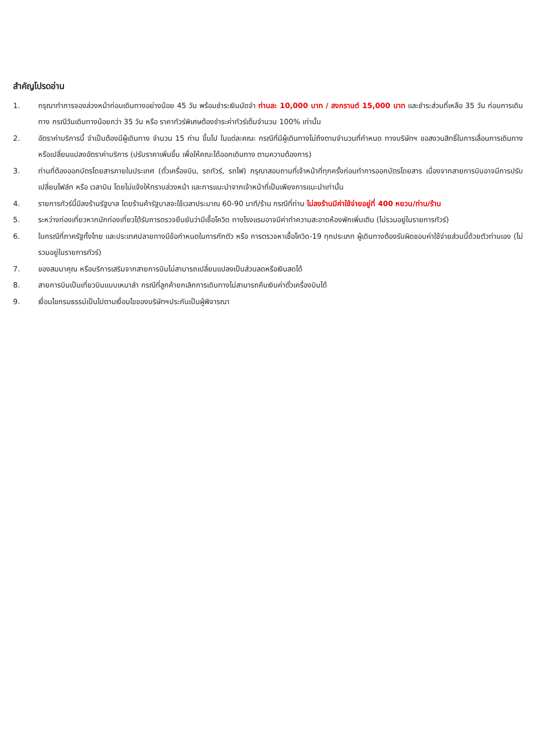สำคัญโปรดอ่าน
1. กรุณาทำการจองล่วงหน้าก่อนเดินทางอย่างน้อย 45 วัน พร้อมชำระเงินมัดจำ ท่านละ 10,000 บาท / สงกรานต์ 15,000 บาท และชำระส่วนที่เหลือ 35 วัน ก่อนการเดินทาง กรณีวันเดินทางน้อยกว่า 35 วัน หรือ ราคาทัวร์พิเศษต้องชำระค่าทัวร์เต็มจำนวน 100% เท่านั้น
2. อัตราค่าบริการนี้ จำเป็นต้องมีผู้เดินทาง จำนวน 15 ท่าน ขึ้นไป ในแต่ละคณะ กรณีที่มีผู้เดินทางไม่ถึงตามจำนวนที่กำหนด ทางบริษัทฯ ขอสงวนสิทธิ์ในการเลื่อนการเดินทาง หรือเปลี่ยนแปลงอัตราค่าบริการ (ปรับราคาเพิ่มขึ้น เพื่อให้คณะได้ออกเดินทาง ตามความต้องการ)
3. ท่านที่ต้องออกบัตรโดยสารภายในประเทศ (ตั๋วเครื่องบิน, รถทัวร์, รถไฟ) กรุณาสอบถามที่เจ้าหน้าที่ทุกครั้งก่อนทำการออกบัตรโดยสาร เนื่องจากสายการบินอาจมีการปรับเปลี่ยนไฟล์ท หรือ เวลาบิน โดยไม่แจ้งให้ทราบล่วงหน้า และการแนะนำจากเจ้าหน้าที่เป็นเพียงการแนะนำเท่านั้น
4. รายการทัวร์นี้มีลงร้านรัฐบาล โดยร้านค้ารัฐบาลจะใช้เวลาประมาณ 60-90 นาที/ร้าน กรณีที่ท่าน ไม่ลงร้านมีค่าใช้จ่ายอยู่ที่ 400 หยวน/ท่าน/ร้าน
5. ระหว่างท่องเที่ยวหากนักท่องเที่ยวได้รับการตรวจยืนยันว่ามีเชื้อโควิด ทางโรงแรมอาจมีค่าทำความสะอาดห้องพักเพิ่มเติม (ไม่รวมอยู่ในรายการทัวร์)
6. ในกรณีที่ภาครัฐทั้งไทย และประเทศปลายทางมีข้อกำหนดในการกักตัว หรือ การตรวจหาเชื้อโควิด-19 ทุกประเภท ผู้เดินทางต้องรับผิดชอบค่าใช้จ่ายส่วนนี้ด้วยตัวท่านเอง (ไม่รวมอยู่ในรายการทัวร์)
7. ของสมนาคุณ หรือบริการเสริมจากสายการบินไม่สามารถเปลี่ยนแปลงเป็นส่วนลดหรือเงินสดได้
8. สายการบินเป็นเที่ยวบินแบบเหมาลำ กรณีที่ลูกค้ายกเลิกการเดินทางไม่สามารถคืนเงินค่าตั๋วเครื่องบินได้
9. เงื่อนไขกรมธรรม์เป็นไปตามเงื่อนไขของบริษัทฯประกันเป็นผู้พิจารณา